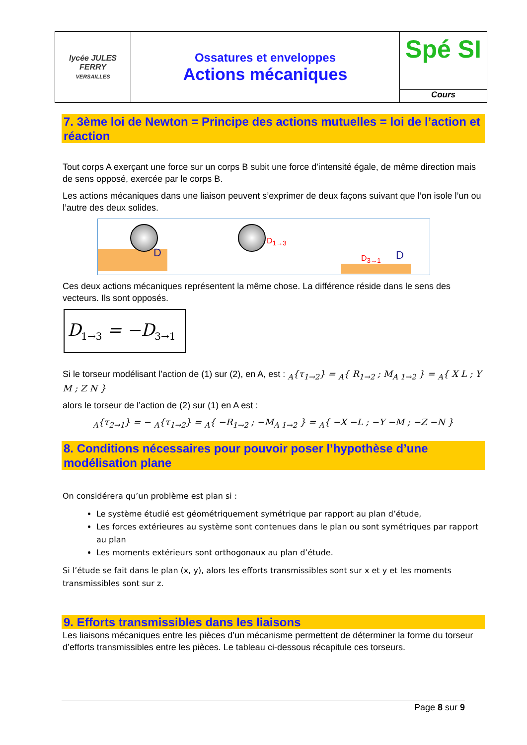| lycée JULES FERRY VERSAILLES | Ossatures et enveloppes Actions mécaniques | Spé SI Cours |
7. 3ème loi de Newton = Principe des actions mutuelles = loi de l’action et réaction
Tout corps A exerçant une force sur un corps B subit une force d'intensité égale, de même direction mais de sens opposé, exercée par le corps B.
Les actions mécaniques dans une liaison peuvent s’exprimer de deux façons suivant que l’on isole l’un ou l’autre des deux solides.
D
D<sub>1→3</sub>
D<sub>3→1</sub> D
Ces deux actions mécaniques représentent la même chose. La différence réside dans le sens des vecteurs. Ils sont opposés.
D<sub>1→3</sub> = −D<sub>3→1</sub>
Si le torseur modélisant l’action de (1) sur (2), en A, est : <sub>A</sub>{τ<sub>1→2</sub>} = <sub>A</sub>{ R<sub>1→2</sub> ; M<sub>A 1→2</sub> } = <sub>A</sub>{ X L ; Y M ; Z N }
alors le torseur de l’action de (2) sur (1) en A est :
<sub>A</sub>{τ<sub>2→1</sub>} = − <sub>A</sub>{τ<sub>1→2</sub>} = <sub>A</sub>{ −R<sub>1→2</sub> ; −M<sub>A 1→2</sub> } = <sub>A</sub>{ −X −L ; −Y −M ; −Z −N }
8. Conditions nécessaires pour pouvoir poser l’hypothèse d’une modélisation plane
On considérera qu’un problème est plan si :
Le système étudié est géométriquement symétrique par rapport au plan d’étude,
Les forces extérieures au système sont contenues dans le plan ou sont symétriques par rapport au plan
Les moments extérieurs sont orthogonaux au plan d’étude.
Si l’étude se fait dans le plan (x, y), alors les efforts transmissibles sont sur x et y et les moments transmissibles sont sur z.
9. Efforts transmissibles dans les liaisons
Les liaisons mécaniques entre les pièces d’un mécanisme permettent de déterminer la forme du torseur d’efforts transmissibles entre les pièces. Le tableau ci-dessous récapitule ces torseurs.
Page 8 sur 9